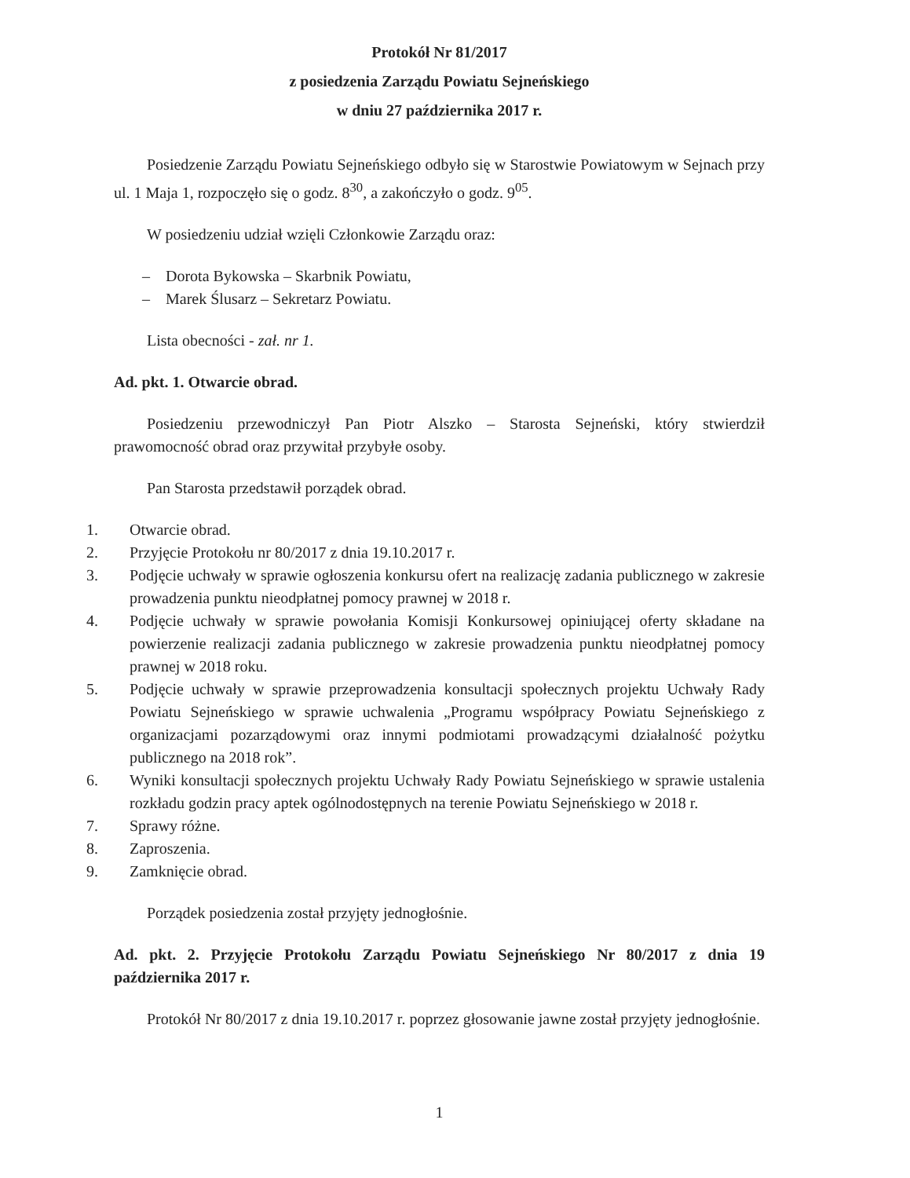Protokół Nr 81/2017
z posiedzenia Zarządu Powiatu Sejneńskiego
w dniu 27 października 2017 r.
Posiedzenie Zarządu Powiatu Sejneńskiego odbyło się w Starostwie Powiatowym w Sejnach przy ul. 1 Maja 1, rozpoczęło się o godz. 8<sup>30</sup>, a zakończyło o godz. 9<sup>05</sup>.
W posiedzeniu udział wzięli Członkowie Zarządu oraz:
– Dorota Bykowska – Skarbnik Powiatu,
– Marek Ślusarz – Sekretarz Powiatu.
Lista obecności - zał. nr 1.
Ad. pkt. 1. Otwarcie obrad.
Posiedzeniu przewodniczył Pan Piotr Alszko – Starosta Sejneński, który stwierdził prawomocność obrad oraz przywitał przybyłe osoby.
Pan Starosta przedstawił porządek obrad.
1. Otwarcie obrad.
2. Przyjęcie Protokołu nr 80/2017 z dnia 19.10.2017 r.
3. Podjęcie uchwały w sprawie ogłoszenia konkursu ofert na realizację zadania publicznego w zakresie prowadzenia punktu nieodpłatnej pomocy prawnej w 2018 r.
4. Podjęcie uchwały w sprawie powołania Komisji Konkursowej opiniującej oferty składane na powierzenie realizacji zadania publicznego w zakresie prowadzenia punktu nieodpłatnej pomocy prawnej w 2018 roku.
5. Podjęcie uchwały w sprawie przeprowadzenia konsultacji społecznych projektu Uchwały Rady Powiatu Sejneńskiego w sprawie uchwalenia „Programu współpracy Powiatu Sejneńskiego z organizacjami pozarządowymi oraz innymi podmiotami prowadzącymi działalność pożytku publicznego na 2018 rok”.
6. Wyniki konsultacji społecznych projektu Uchwały Rady Powiatu Sejneńskiego w sprawie ustalenia rozkładu godzin pracy aptek ogólnodostępnych na terenie Powiatu Sejneńskiego w 2018 r.
7. Sprawy różne.
8. Zaproszenia.
9. Zamknięcie obrad.
Porządek posiedzenia został przyjęty jednogłośnie.
Ad. pkt. 2. Przyjęcie Protokołu Zarządu Powiatu Sejneńskiego Nr 80/2017 z dnia 19 października 2017 r.
Protokół Nr 80/2017 z dnia 19.10.2017 r. poprzez głosowanie jawne został przyjęty jednogłośnie.
1